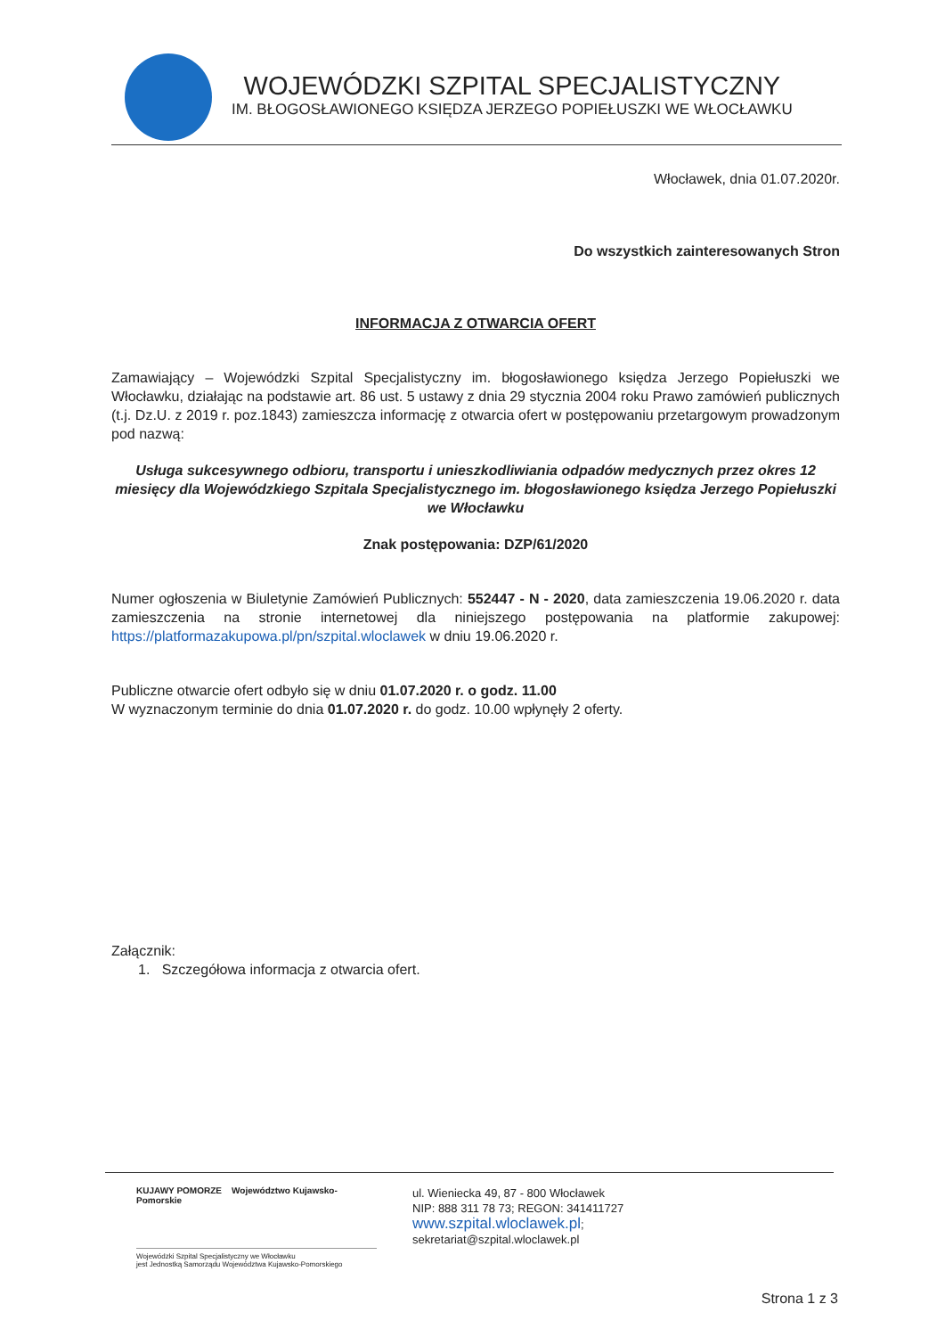WOJEWÓDZKI SZPITAL SPECJALISTYCZNY
IM. BŁOGOSŁAWIONEGO KSIĘDZA JERZEGO POPIEŁUSZKI WE WŁOCŁAWKU
Włocławek, dnia 01.07.2020r.
Do wszystkich zainteresowanych Stron
INFORMACJA Z OTWARCIA OFERT
Zamawiający – Wojewódzki Szpital Specjalistyczny im. błogosławionego księdza Jerzego Popiełuszki we Włocławku, działając na podstawie art. 86 ust. 5 ustawy z dnia 29 stycznia 2004 roku Prawo zamówień publicznych (t.j. Dz.U. z 2019 r. poz.1843) zamieszcza informację z otwarcia ofert w postępowaniu przetargowym prowadzonym pod nazwą:
Usługa sukcesywnego odbioru, transportu i unieszkodliwiania odpadów medycznych przez okres 12 miesięcy dla Wojewódzkiego Szpitala Specjalistycznego im. błogosławionego księdza Jerzego Popiełuszki we Włocławku
Znak postępowania: DZP/61/2020
Numer ogłoszenia w Biuletynie Zamówień Publicznych: 552447 - N - 2020, data zamieszczenia 19.06.2020 r. data zamieszczenia na stronie internetowej dla niniejszego postępowania na platformie zakupowej: https://platformazakupowa.pl/pn/szpital.wloclawek w dniu 19.06.2020 r.
Publiczne otwarcie ofert odbyło się w dniu 01.07.2020 r. o godz. 11.00
W wyznaczonym terminie do dnia 01.07.2020 r. do godz. 10.00 wpłynęły 2 oferty.
Załącznik:
1. Szczegółowa informacja z otwarcia ofert.
KUJAWY POMORZE Województwo Kujawsko-Pomorskie
Wojewódzki Szpital Specjalistyczny we Włocławku
jest Jednostką Samorządu Województwa Kujawsko-Pomorskiego
ul. Wieniecka 49, 87 - 800 Włocławek
NIP: 888 311 78 73; REGON: 341411727
www.szpital.wloclawek.pl;
sekretariat@szpital.wloclawek.pl
Strona 1 z 3